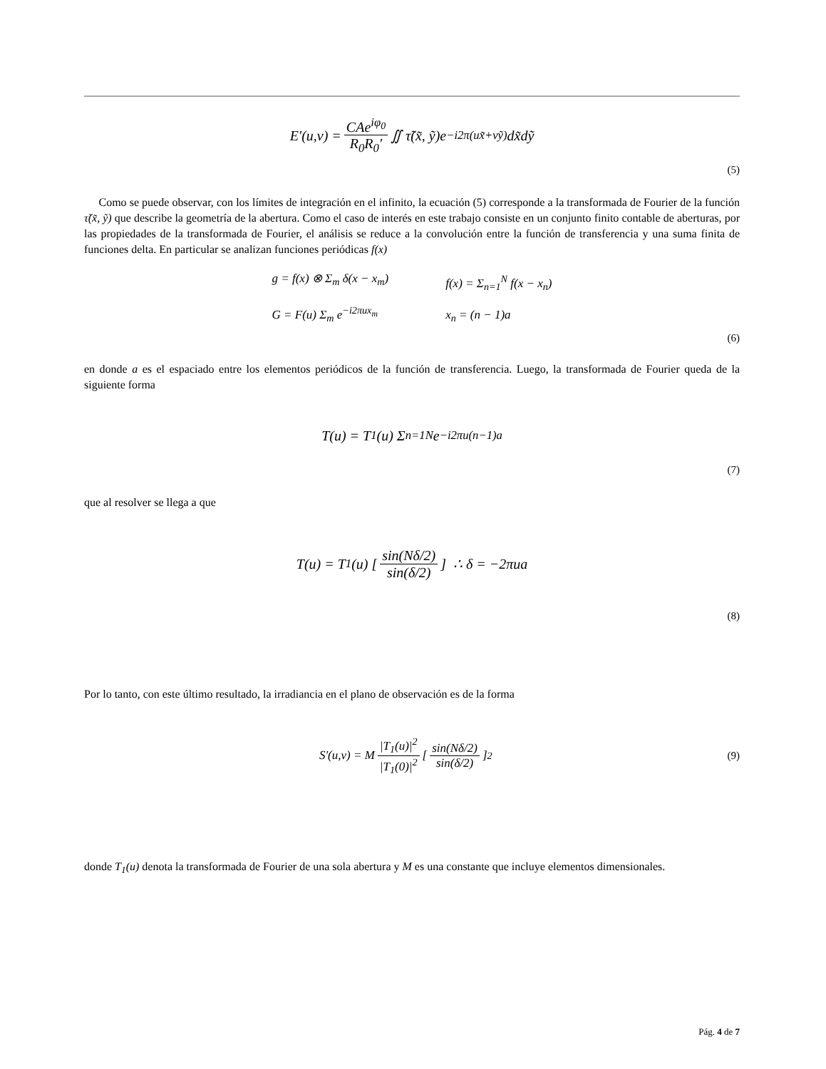E'(u,v) = CAe<sup>iφ<sub>0</sub></sup> R<sub>0</sub>R<sub>0</sub>' ∬ τ̃(x̃, ỹ)e<sup>−i2π(ux̃+vỹ)</sup>dx̃dỹ
(5)
Como se puede observar, con los límites de integración en el infinito, la ecuación (5) corresponde a la transformada de Fourier de la función τ̃(x̃, ỹ) que describe la geometría de la abertura. Como el caso de interés en este trabajo consiste en un conjunto finito contable de aberturas, por las propiedades de la transformada de Fourier, el análisis se reduce a la convolución entre la función de transferencia y una suma finita de funciones delta. En particular se analizan funciones periódicas f(x)
g = f(x) ⊗ Σ<sub>m</sub> δ(x − x<sub>m</sub>)
G = F(u) Σ<sub>m</sub> e<sup>−i2πux<sub>m</sub></sup>
f(x) = Σ<sub>n=1</sub><sup>N</sup> f(x − x<sub>n</sub>)
x<sub>n</sub> = (n − 1)a
(6)
en donde a es el espaciado entre los elementos periódicos de la función de transferencia. Luego, la transformada de Fourier queda de la siguiente forma
T(u) = T<sub>1</sub>(u) Σ<sub>n=1</sub><sup>N</sup> e<sup>−i2πu(n−1)a</sup>
(7)
que al resolver se llega a que
T(u) = T<sub>1</sub>(u) [ sin(Nδ/2) sin(δ/2) ] ∴ δ = −2πua
(8)
Por lo tanto, con este último resultado, la irradiancia en el plano de observación es de la forma
S'(u,v) = M |T<sub>1</sub>(u)|<sup>2</sup> |T<sub>1</sub>(0)|<sup>2</sup> [ sin(Nδ/2) sin(δ/2) ]<sup>2</sup>
(9)
donde T<sub>1</sub>(u) denota la transformada de Fourier de una sola abertura y M es una constante que incluye elementos dimensionales.
Pág. 4 de 7